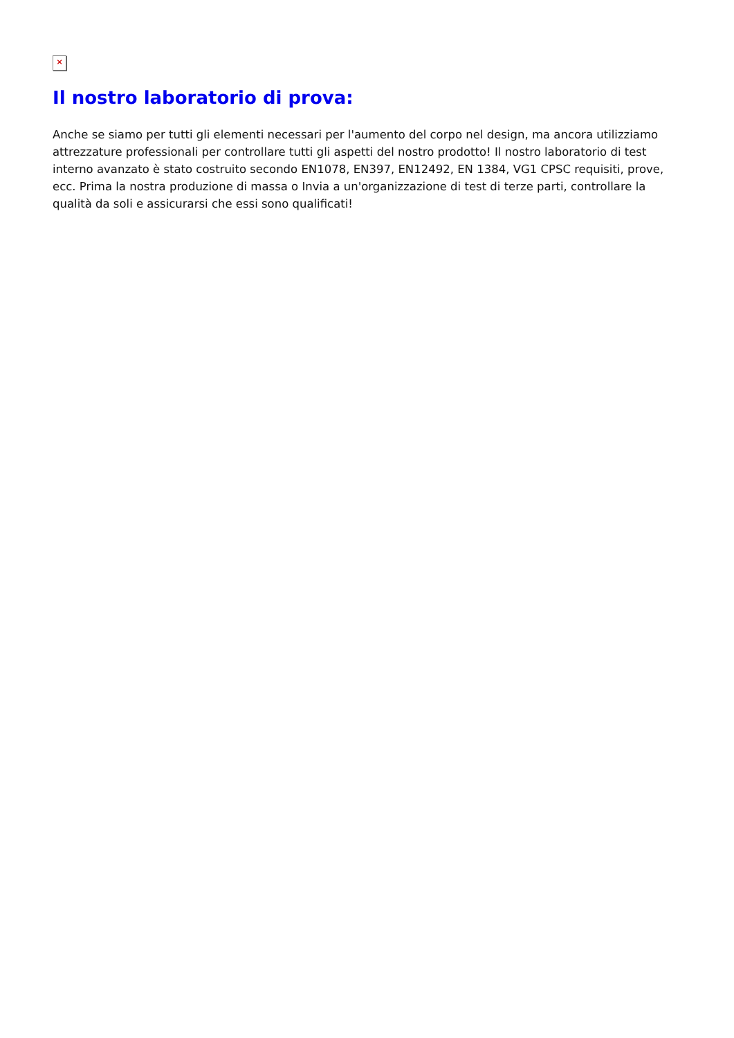×
Il nostro laboratorio di prova:
Anche se siamo per tutti gli elementi necessari per l'aumento del corpo nel design, ma ancora utilizziamo attrezzature professionali per controllare tutti gli aspetti del nostro prodotto! Il nostro laboratorio di test interno avanzato è stato costruito secondo EN1078, EN397, EN12492, EN 1384, VG1 CPSC requisiti, prove, ecc. Prima la nostra produzione di massa o Invia a un'organizzazione di test di terze parti, controllare la qualità da soli e assicurarsi che essi sono qualificati!